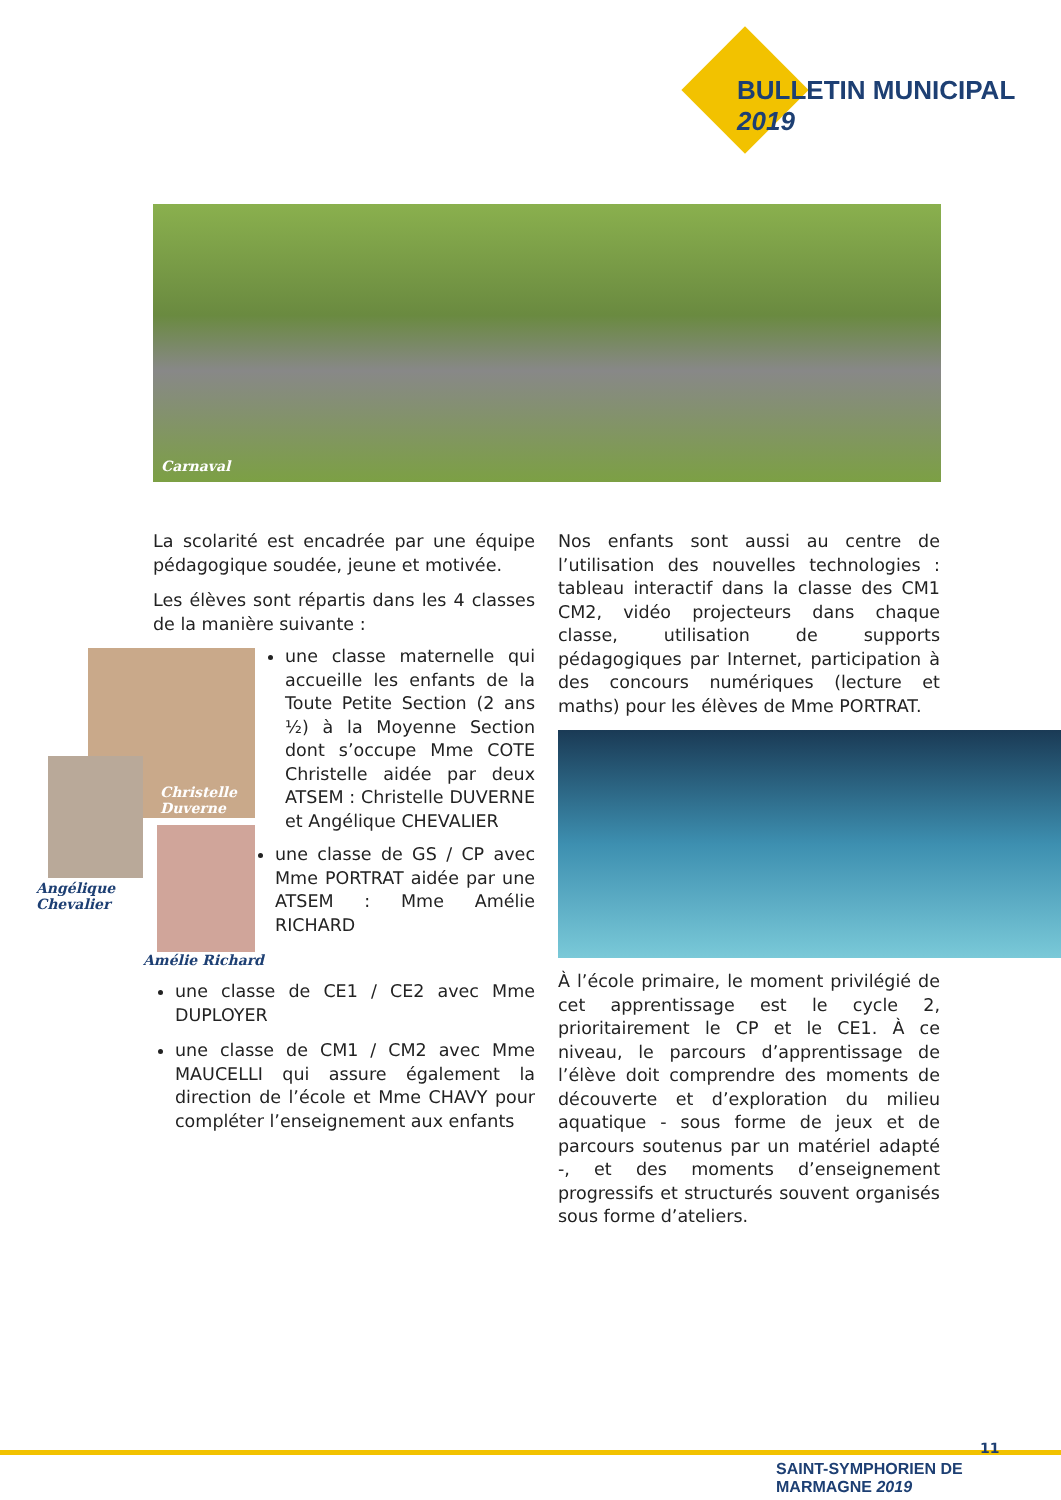BULLETIN MUNICIPAL 2019
Carnaval
La scolarité est encadrée par une équipe pédagogique soudée, jeune et motivée.
Les élèves sont répartis dans les 4 classes de la manière suivante :
Christelle Duverne
Angélique
Chevalier
Amélie Richard
une classe maternelle qui accueille les enfants de la Toute Petite Section (2 ans ½) à la Moyenne Section dont s’occupe Mme COTE Christelle aidée par deux ATSEM : Christelle DUVERNE et Angélique CHEVALIER
une classe de GS / CP avec Mme PORTRAT aidée par une ATSEM : Mme Amélie RICHARD
une classe de CE1 / CE2 avec Mme DUPLOYER
une classe de CM1 / CM2 avec Mme MAUCELLI qui assure également la direction de l’école et Mme CHAVY pour compléter l’enseignement aux enfants
Nos enfants sont aussi au centre de l’utilisation des nouvelles technologies : tableau interactif dans la classe des CM1 CM2, vidéo projecteurs dans chaque classe, utilisation de supports pédagogiques par Internet, participation à des concours numériques (lecture et maths) pour les élèves de Mme PORTRAT.
À l’école primaire, le moment privilégié de cet apprentissage est le cycle 2, prioritairement le CP et le CE1. À ce niveau, le parcours d’apprentissage de l’élève doit comprendre des moments de découverte et d’exploration du milieu aquatique - sous forme de jeux et de parcours soutenus par un matériel adapté -, et des moments d’enseignement progressifs et structurés souvent organisés sous forme d’ateliers.
11
SAINT-SYMPHORIEN DE MARMAGNE 2019